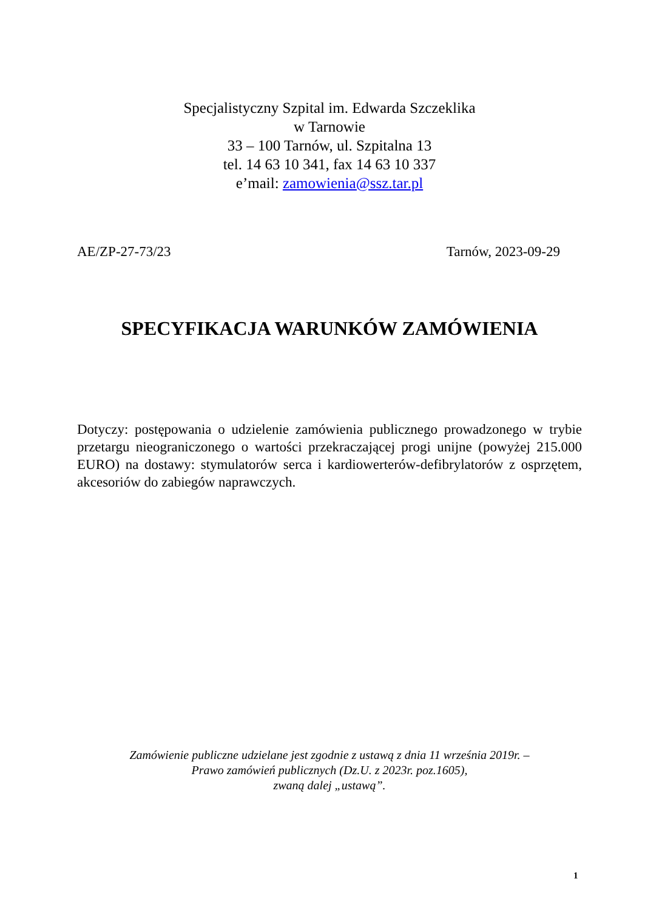Specjalistyczny Szpital im. Edwarda Szczeklika
w Tarnowie
33 – 100 Tarnów, ul. Szpitalna 13
tel. 14 63 10 341, fax 14 63 10 337
e’mail: zamowienia@ssz.tar.pl
AE/ZP-27-73/23 Tarnów, 2023-09-29
SPECYFIKACJA WARUNKÓW ZAMÓWIENIA
Dotyczy: postępowania o udzielenie zamówienia publicznego prowadzonego w trybie przetargu nieograniczonego o wartości przekraczającej progi unijne (powyżej 215.000 EURO) na dostawy: stymulatorów serca i kardiowerterów-defibrylatorów z osprzętem, akcesoriów do zabiegów naprawczych.
Zamówienie publiczne udzielane jest zgodnie z ustawą z dnia 11 września 2019r. –
Prawo zamówień publicznych (Dz.U. z 2023r. poz.1605),
zwaną dalej „ustawą”.
1